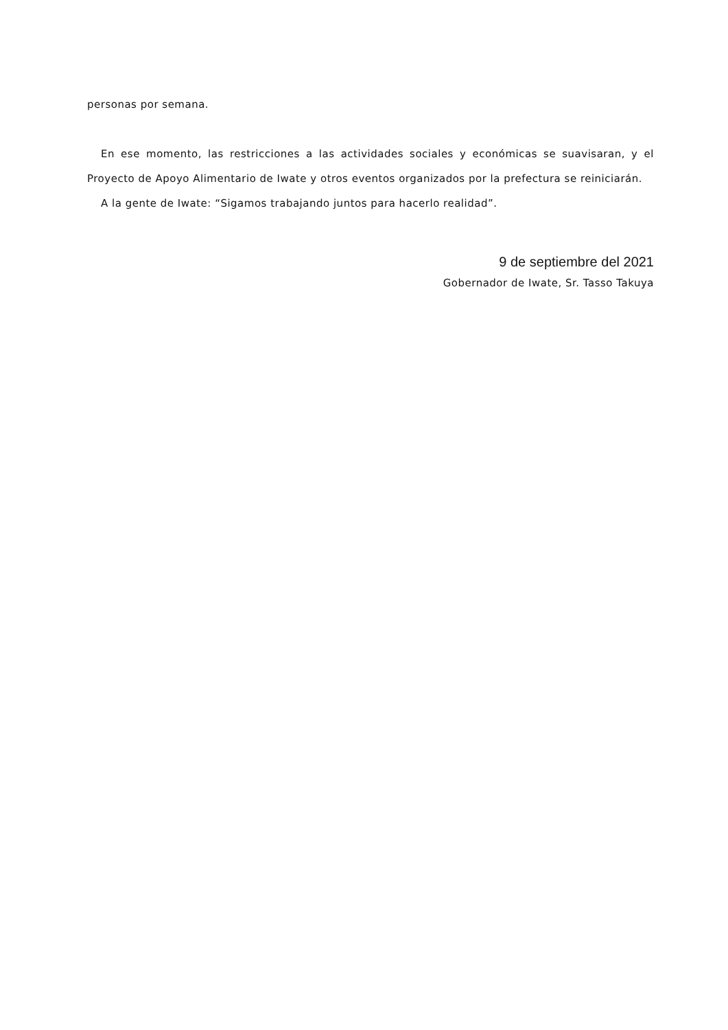personas por semana.
En ese momento, las restricciones a las actividades sociales y económicas se suavisaran, y el Proyecto de Apoyo Alimentario de Iwate y otros eventos organizados por la prefectura se reiniciarán.
A la gente de Iwate: “Sigamos trabajando juntos para hacerlo realidad”.
9 de septiembre del 2021
Gobernador de Iwate, Sr. Tasso Takuya